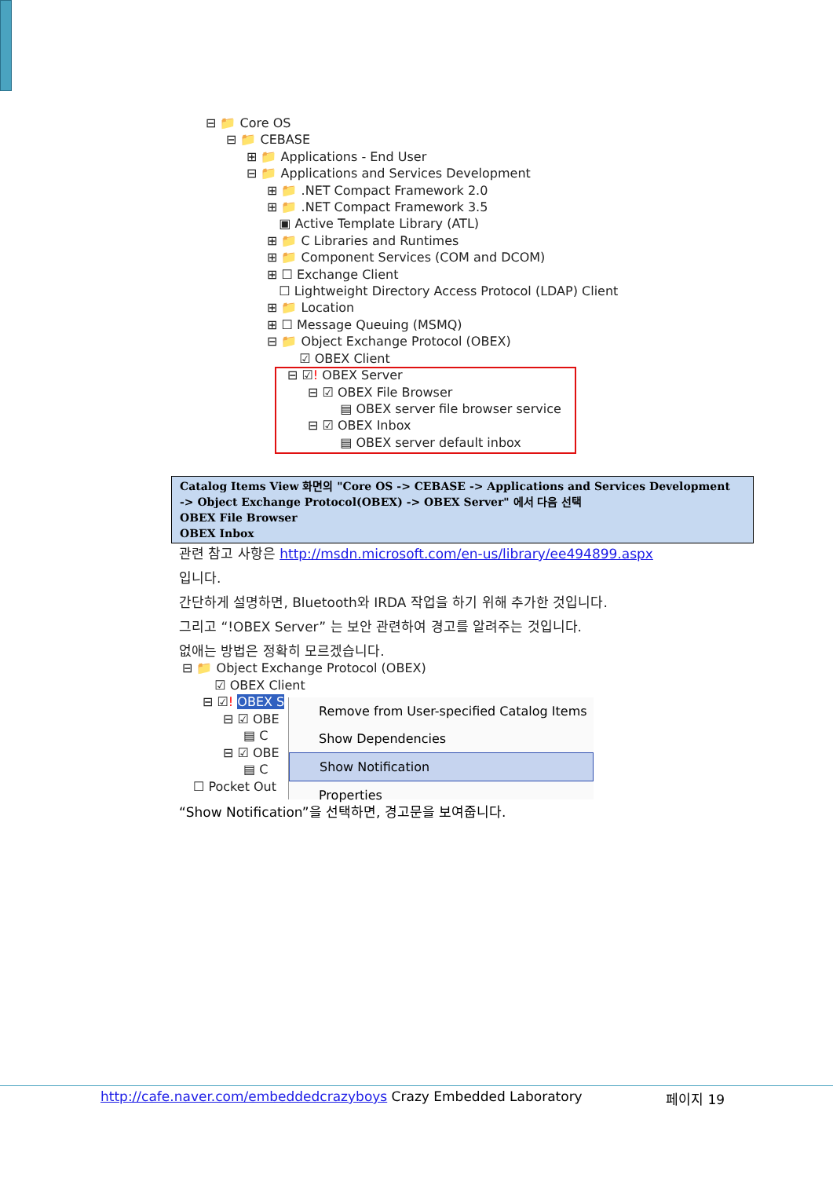⊟ 📁 Core OS
⊟ 📁 CEBASE
⊞ 📁 Applications - End User
⊟ 📁 Applications and Services Development
⊞ 📁 .NET Compact Framework 2.0
⊞ 📁 .NET Compact Framework 3.5
▣ Active Template Library (ATL)
⊞ 📁 C Libraries and Runtimes
⊞ 📁 Component Services (COM and DCOM)
⊞ ☐ Exchange Client
☐ Lightweight Directory Access Protocol (LDAP) Client
⊞ 📁 Location
⊞ ☐ Message Queuing (MSMQ)
⊟ 📁 Object Exchange Protocol (OBEX)
☑ OBEX Client
⊟ ☑! OBEX Server
⊟ ☑ OBEX File Browser
▤ OBEX server file browser service
⊟ ☑ OBEX Inbox
▤ OBEX server default inbox
Catalog Items View 화면의 "Core OS -> CEBASE -> Applications and Services Development
-> Object Exchange Protocol(OBEX) -> OBEX Server" 에서 다음 선택
OBEX File Browser
OBEX Inbox
관련 참고 사항은 http://msdn.microsoft.com/en-us/library/ee494899.aspx
입니다.
간단하게 설명하면, Bluetooth와 IRDA 작업을 하기 위해 추가한 것입니다.
그리고 “!OBEX Server” 는 보안 관련하여 경고를 알려주는 것입니다.
없애는 방법은 정확히 모르겠습니다.
⊟ 📁 Object Exchange Protocol (OBEX)
☑ OBEX Client
⊟ ☑! OBEX S
⊟ ☑ OBE
▤ C
⊟ ☑ OBE
▤ C
☐ Pocket Out
Remove from User-specified Catalog Items
Show Dependencies
Show Notification
Properties
“Show Notification”을 선택하면, 경고문을 보여줍니다.
http://cafe.naver.com/embeddedcrazyboys Crazy Embedded Laboratory
페이지 19